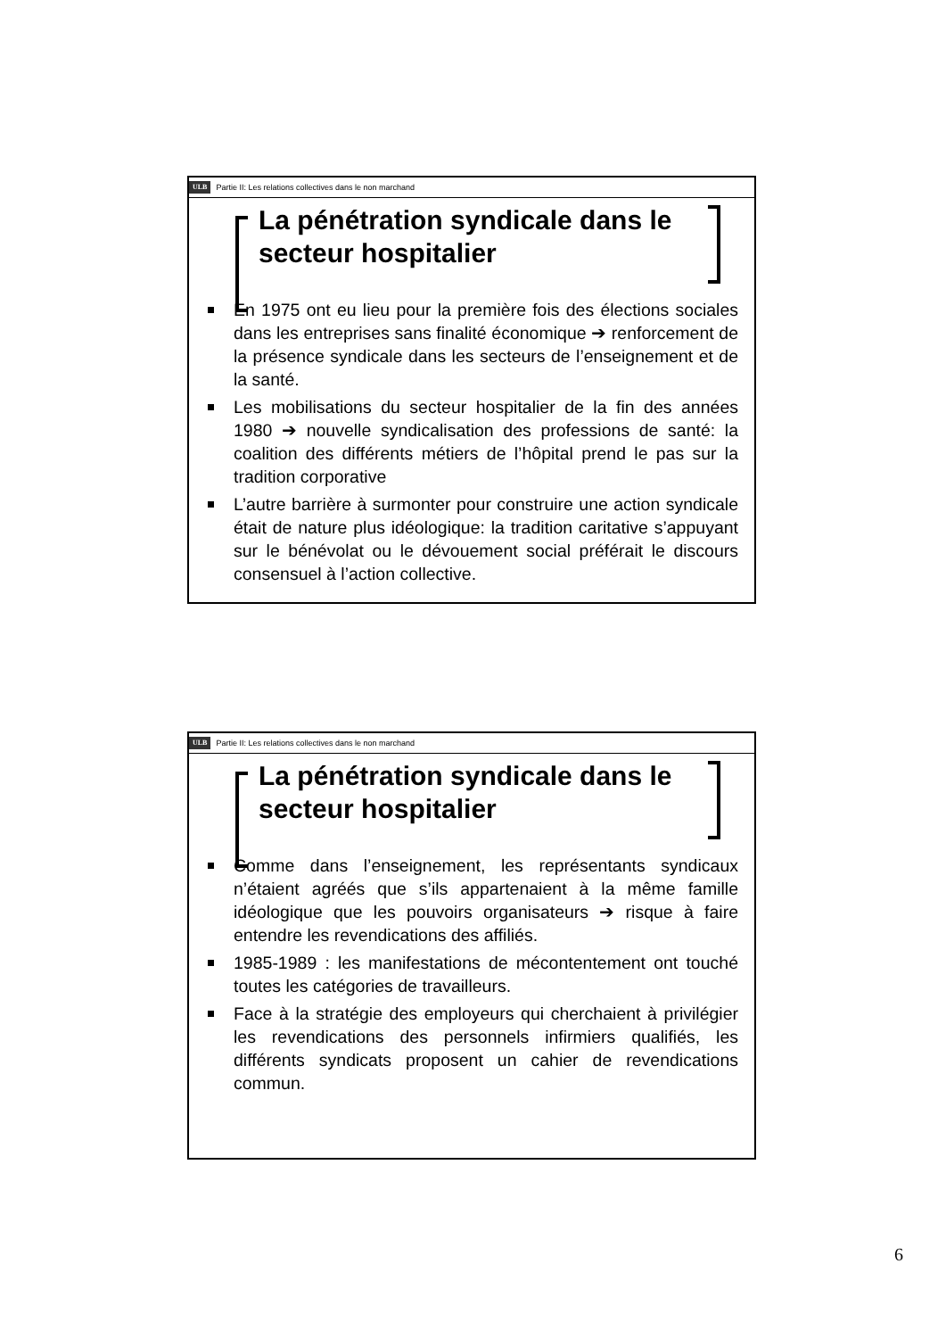ULB Partie II: Les relations collectives dans le non marchand
La pénétration syndicale dans le secteur hospitalier
En 1975 ont eu lieu pour la première fois des élections sociales dans les entreprises sans finalité économique ➔ renforcement de la présence syndicale dans les secteurs de l’enseignement et de la santé.
Les mobilisations du secteur hospitalier de la fin des années 1980 ➔ nouvelle syndicalisation des professions de santé: la coalition des différents métiers de l’hôpital prend le pas sur la tradition corporative
L’autre barrière à surmonter pour construire une action syndicale était de nature plus idéologique: la tradition caritative s’appuyant sur le bénévolat ou le dévouement social préférait le discours consensuel à l’action collective.
ULB Partie II: Les relations collectives dans le non marchand
La pénétration syndicale dans le secteur hospitalier
Comme dans l’enseignement, les représentants syndicaux n’étaient agréés que s’ils appartenaient à la même famille idéologique que les pouvoirs organisateurs ➔ risque à faire entendre les revendications des affiliés.
1985-1989 : les manifestations de mécontentement ont touché toutes les catégories de travailleurs.
Face à la stratégie des employeurs qui cherchaient à privilégier les revendications des personnels infirmiers qualifiés, les différents syndicats proposent un cahier de revendications commun.
6